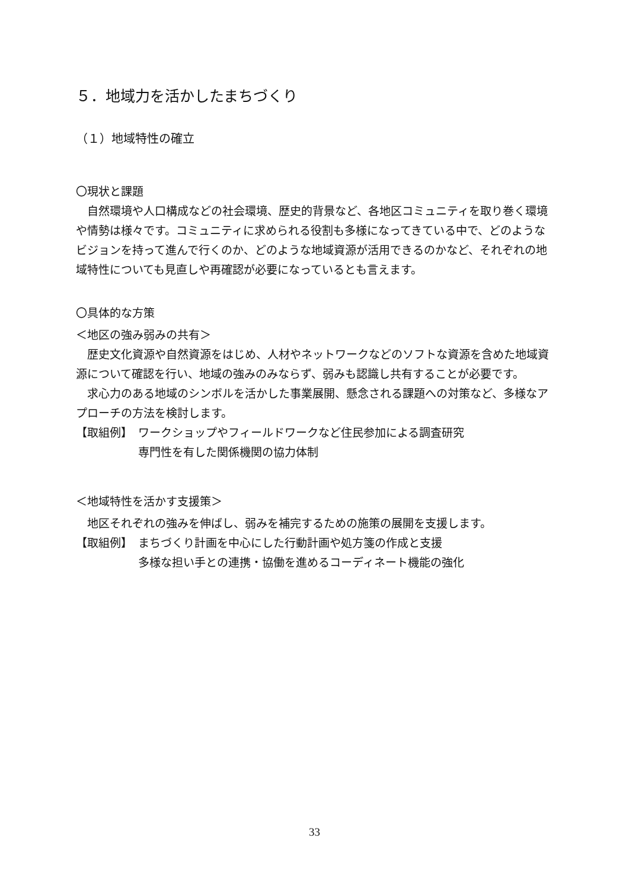５．地域力を活かしたまちづくり
（１）地域特性の確立
〇現状と課題
自然環境や人口構成などの社会環境、歴史的背景など、各地区コミュニティを取り巻く環境や情勢は様々です。コミュニティに求められる役割も多様になってきている中で、どのようなビジョンを持って進んで行くのか、どのような地域資源が活用できるのかなど、それぞれの地域特性についても見直しや再確認が必要になっているとも言えます。
〇具体的な方策
＜地区の強み弱みの共有＞
歴史文化資源や自然資源をはじめ、人材やネットワークなどのソフトな資源を含めた地域資源について確認を行い、地域の強みのみならず、弱みも認識し共有することが必要です。
求心力のある地域のシンボルを活かした事業展開、懸念される課題への対策など、多様なアプローチの方法を検討します。
【取組例】 ワークショップやフィールドワークなど住民参加による調査研究
専門性を有した関係機関の協力体制
＜地域特性を活かす支援策＞
地区それぞれの強みを伸ばし、弱みを補完するための施策の展開を支援します。
【取組例】 まちづくり計画を中心にした行動計画や処方箋の作成と支援
多様な担い手との連携・協働を進めるコーディネート機能の強化
33